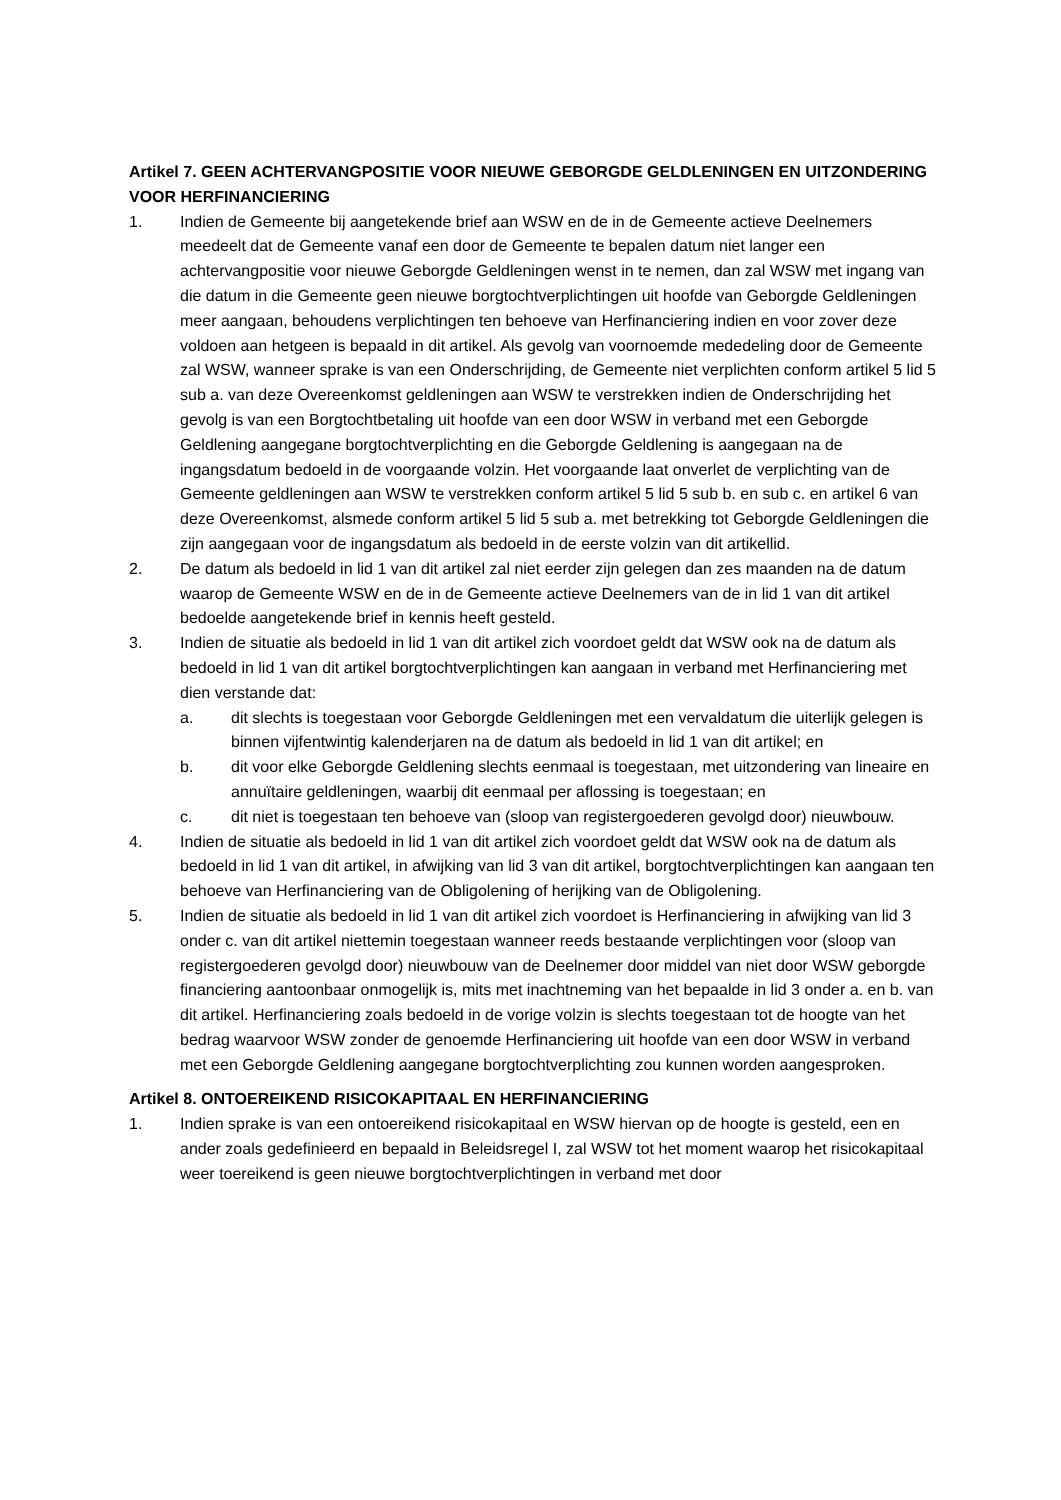Artikel 7. GEEN ACHTERVANGPOSITIE VOOR NIEUWE GEBORGDE GELDLENINGEN EN UITZONDERING VOOR HERFINANCIERING
1. Indien de Gemeente bij aangetekende brief aan WSW en de in de Gemeente actieve Deelnemers meedeelt dat de Gemeente vanaf een door de Gemeente te bepalen datum niet langer een achtervangpositie voor nieuwe Geborgde Geldleningen wenst in te nemen, dan zal WSW met ingang van die datum in die Gemeente geen nieuwe borgtochtverplichtingen uit hoofde van Geborgde Geldleningen meer aangaan, behoudens verplichtingen ten behoeve van Herfinanciering indien en voor zover deze voldoen aan hetgeen is bepaald in dit artikel. Als gevolg van voornoemde mededeling door de Gemeente zal WSW, wanneer sprake is van een Onderschrijding, de Gemeente niet verplichten conform artikel 5 lid 5 sub a. van deze Overeenkomst geldleningen aan WSW te verstrekken indien de Onderschrijding het gevolg is van een Borgtochtbetaling uit hoofde van een door WSW in verband met een Geborgde Geldlening aangegane borgtochtverplichting en die Geborgde Geldlening is aangegaan na de ingangsdatum bedoeld in de voorgaande volzin. Het voorgaande laat onverlet de verplichting van de Gemeente geldleningen aan WSW te verstrekken conform artikel 5 lid 5 sub b. en sub c. en artikel 6 van deze Overeenkomst, alsmede conform artikel 5 lid 5 sub a. met betrekking tot Geborgde Geldleningen die zijn aangegaan voor de ingangsdatum als bedoeld in de eerste volzin van dit artikellid.
2. De datum als bedoeld in lid 1 van dit artikel zal niet eerder zijn gelegen dan zes maanden na de datum waarop de Gemeente WSW en de in de Gemeente actieve Deelnemers van de in lid 1 van dit artikel bedoelde aangetekende brief in kennis heeft gesteld.
3. Indien de situatie als bedoeld in lid 1 van dit artikel zich voordoet geldt dat WSW ook na de datum als bedoeld in lid 1 van dit artikel borgtochtverplichtingen kan aangaan in verband met Herfinanciering met dien verstande dat:
a. dit slechts is toegestaan voor Geborgde Geldleningen met een vervaldatum die uiterlijk gelegen is binnen vijfentwintig kalenderjaren na de datum als bedoeld in lid 1 van dit artikel; en
b. dit voor elke Geborgde Geldlening slechts eenmaal is toegestaan, met uitzondering van lineaire en annuïtaire geldleningen, waarbij dit eenmaal per aflossing is toegestaan; en
c. dit niet is toegestaan ten behoeve van (sloop van registergoederen gevolgd door) nieuwbouw.
4. Indien de situatie als bedoeld in lid 1 van dit artikel zich voordoet geldt dat WSW ook na de datum als bedoeld in lid 1 van dit artikel, in afwijking van lid 3 van dit artikel, borgtochtverplichtingen kan aangaan ten behoeve van Herfinanciering van de Obligolening of herijking van de Obligolening.
5. Indien de situatie als bedoeld in lid 1 van dit artikel zich voordoet is Herfinanciering in afwijking van lid 3 onder c. van dit artikel niettemin toegestaan wanneer reeds bestaande verplichtingen voor (sloop van registergoederen gevolgd door) nieuwbouw van de Deelnemer door middel van niet door WSW geborgde financiering aantoonbaar onmogelijk is, mits met inachtneming van het bepaalde in lid 3 onder a. en b. van dit artikel. Herfinanciering zoals bedoeld in de vorige volzin is slechts toegestaan tot de hoogte van het bedrag waarvoor WSW zonder de genoemde Herfinanciering uit hoofde van een door WSW in verband met een Geborgde Geldlening aangegane borgtochtverplichting zou kunnen worden aangesproken.
Artikel 8. ONTOEREIKEND RISICOKAPITAAL EN HERFINANCIERING
1. Indien sprake is van een ontoereikend risicokapitaal en WSW hiervan op de hoogte is gesteld, een en ander zoals gedefinieerd en bepaald in Beleidsregel I, zal WSW tot het moment waarop het risicokapitaal weer toereikend is geen nieuwe borgtochtverplichtingen in verband met door